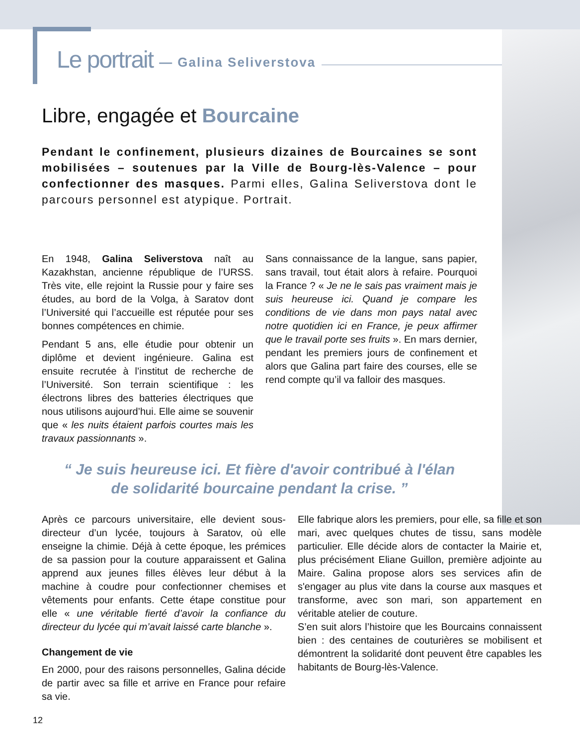Le portrait — Galina Seliverstova
Libre, engagée et Bourcaine
Pendant le confinement, plusieurs dizaines de Bourcaines se sont mobilisées – soutenues par la Ville de Bourg-lès-Valence – pour confectionner des masques. Parmi elles, Galina Seliverstova dont le parcours personnel est atypique. Portrait.
En 1948, Galina Seliverstova naît au Kazakhstan, ancienne république de l’URSS. Très vite, elle rejoint la Russie pour y faire ses études, au bord de la Volga, à Saratov dont l’Université qui l’accueille est réputée pour ses bonnes compétences en chimie.
Pendant 5 ans, elle étudie pour obtenir un diplôme et devient ingénieure. Galina est ensuite recrutée à l’institut de recherche de l’Université. Son terrain scientifique : les électrons libres des batteries électriques que nous utilisons aujourd’hui. Elle aime se souvenir que « les nuits étaient parfois courtes mais les travaux passionnants ».
Sans connaissance de la langue, sans papier, sans travail, tout était alors à refaire. Pourquoi la France ? « Je ne le sais pas vraiment mais je suis heureuse ici. Quand je compare les conditions de vie dans mon pays natal avec notre quotidien ici en France, je peux affirmer que le travail porte ses fruits ». En mars dernier, pendant les premiers jours de confinement et alors que Galina part faire des courses, elle se rend compte qu’il va falloir des masques.
“ Je suis heureuse ici. Et fière d'avoir contribué à l'élan
de solidarité bourcaine pendant la crise. ”
Après ce parcours universitaire, elle devient sous-directeur d’un lycée, toujours à Saratov, où elle enseigne la chimie. Déjà à cette époque, les prémices de sa passion pour la couture apparaissent et Galina apprend aux jeunes filles élèves leur début à la machine à coudre pour confectionner chemises et vêtements pour enfants. Cette étape constitue pour elle « une véritable fierté d’avoir la confiance du directeur du lycée qui m’avait laissé carte blanche ».
Changement de vie
En 2000, pour des raisons personnelles, Galina décide de partir avec sa fille et arrive en France pour refaire sa vie.
Elle fabrique alors les premiers, pour elle, sa fille et son mari, avec quelques chutes de tissu, sans modèle particulier. Elle décide alors de contacter la Mairie et, plus précisément Eliane Guillon, première adjointe au Maire. Galina propose alors ses services afin de s'engager au plus vite dans la course aux masques et transforme, avec son mari, son appartement en véritable atelier de couture.
S’en suit alors l’histoire que les Bourcains connaissent bien : des centaines de couturières se mobilisent et démontrent la solidarité dont peuvent être capables les habitants de Bourg-lès-Valence.
12